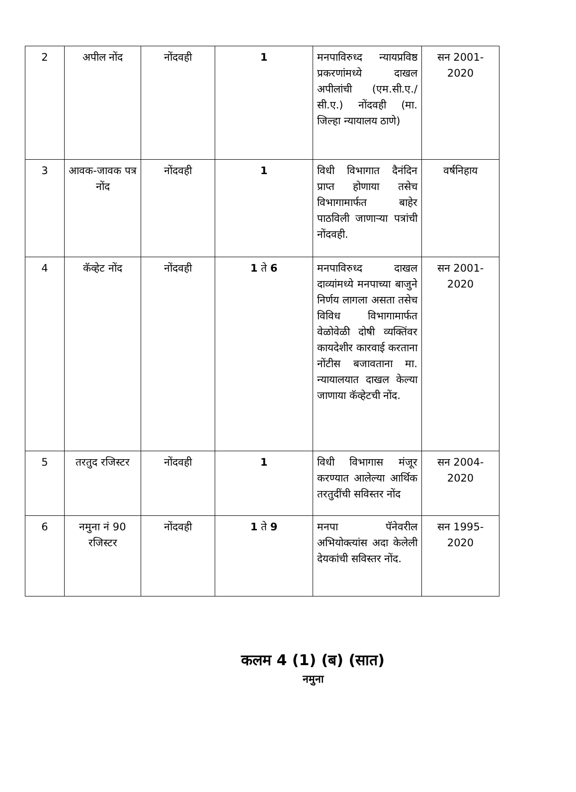| 2 | अपील नोंद | नोंदवही | 1 | मनपाविरुध्द न्यायप्रविष्ठ प्रकरणांमध्ये दाखल अपीलांची (एम.सी.ए./सी.ए.) नोंदवही (मा. जिल्हा न्यायालय ठाणे) | सन 2001-2020 |
| 3 | आवक-जावक पत्र नोंद | नोंदवही | 1 | विधी विभागात दैनंदिन प्राप्त होणाया तसेच विभागामार्फत बाहेर पाठविली जाणाऱ्या पत्रांची नोंदवही. | वर्षनिहाय |
| 4 | कॅव्हेट नोंद | नोंदवही | 1 ते 6 | मनपाविरुध्द दाखल दाव्यांमध्ये मनपाच्या बाजुने निर्णय लागला असता तसेच विविध विभागामार्फत वेळोवेळी दोषी व्यक्तिंवर कायदेशीर कारवाई करताना नोंटीस बजावताना मा. न्यायालयात दाखल केल्या जाणाया कॅव्हेटची नोंद. | सन 2001-2020 |
| 5 | तरतुद रजिस्टर | नोंदवही | 1 | विधी विभागास मंजूर करण्यात आलेल्या आर्थिक तरतुदींची सविस्तर नोंद | सन 2004-2020 |
| 6 | नमुना नं 90 रजिस्टर | नोंदवही | 1 ते 9 | मनपा पॅनेवरील अभियोक्त्यांस अदा केलेली देयकांची सविस्तर नोंद. | सन 1995-2020 |
कलम 4 (1) (ब) (सात)
नमुना